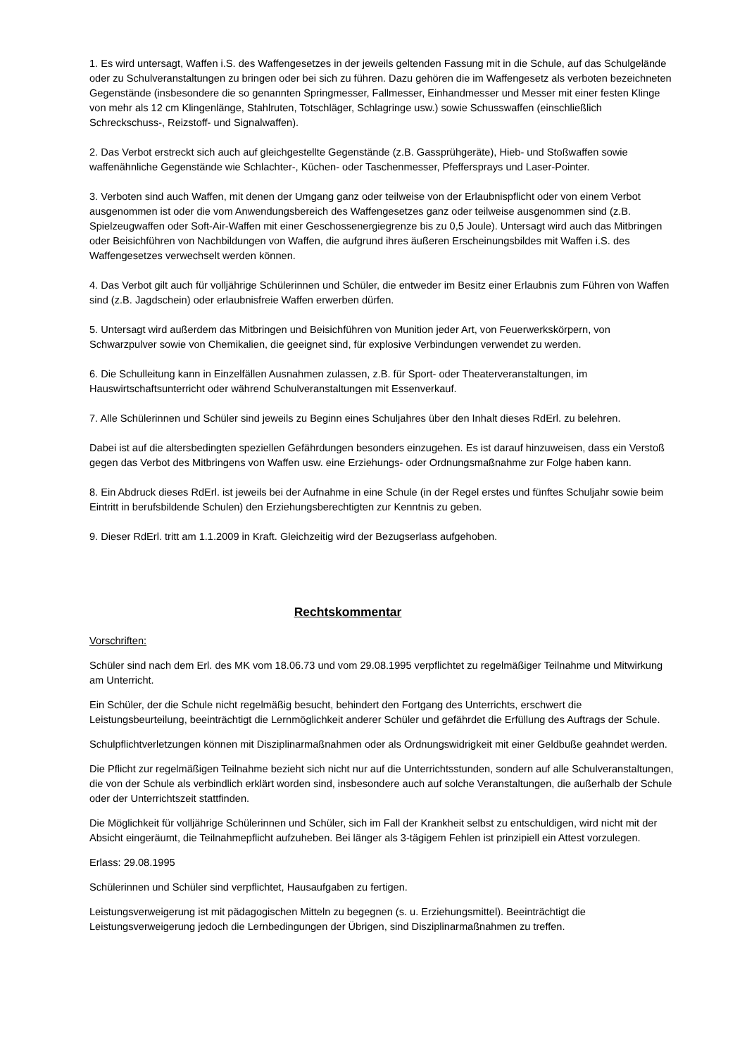1. Es wird untersagt, Waffen i.S. des Waffengesetzes in der jeweils geltenden Fassung mit in die Schule, auf das Schulgelände oder zu Schulveranstaltungen zu bringen oder bei sich zu führen. Dazu gehören die im Waffengesetz als verboten bezeichneten Gegenstände (insbesondere die so genannten Springmesser, Fallmesser, Einhandmesser und Messer mit einer festen Klinge von mehr als 12 cm Klingenlänge, Stahlruten, Totschläger, Schlagringe usw.) sowie Schusswaffen (einschließlich Schreckschuss-, Reizstoff- und Signalwaffen).
2. Das Verbot erstreckt sich auch auf gleichgestellte Gegenstände (z.B. Gassprühgeräte), Hieb- und Stoßwaffen sowie waffenähnliche Gegenstände wie Schlachter-, Küchen- oder Taschenmesser, Pfeffersprays und Laser-Pointer.
3. Verboten sind auch Waffen, mit denen der Umgang ganz oder teilweise von der Erlaubnispflicht oder von einem Verbot ausgenommen ist oder die vom Anwendungsbereich des Waffengesetzes ganz oder teilweise ausgenommen sind (z.B. Spielzeugwaffen oder Soft-Air-Waffen mit einer Geschossenergiegrenze bis zu 0,5 Joule). Untersagt wird auch das Mitbringen oder Beisichführen von Nachbildungen von Waffen, die aufgrund ihres äußeren Erscheinungsbildes mit Waffen i.S. des Waffengesetzes verwechselt werden können.
4. Das Verbot gilt auch für volljährige Schülerinnen und Schüler, die entweder im Besitz einer Erlaubnis zum Führen von Waffen sind (z.B. Jagdschein) oder erlaubnisfreie Waffen erwerben dürfen.
5. Untersagt wird außerdem das Mitbringen und Beisichführen von Munition jeder Art, von Feuerwerkskörpern, von Schwarzpulver sowie von Chemikalien, die geeignet sind, für explosive Verbindungen verwendet zu werden.
6. Die Schulleitung kann in Einzelfällen Ausnahmen zulassen, z.B. für Sport- oder Theaterveranstaltungen, im Hauswirtschaftsunterricht oder während Schulveranstaltungen mit Essenverkauf.
7. Alle Schülerinnen und Schüler sind jeweils zu Beginn eines Schuljahres über den Inhalt dieses RdErl. zu belehren.
Dabei ist auf die altersbedingten speziellen Gefährdungen besonders einzugehen. Es ist darauf hinzuweisen, dass ein Verstoß gegen das Verbot des Mitbringens von Waffen usw. eine Erziehungs- oder Ordnungsmaßnahme zur Folge haben kann.
8. Ein Abdruck dieses RdErl. ist jeweils bei der Aufnahme in eine Schule (in der Regel erstes und fünftes Schuljahr sowie beim Eintritt in berufsbildende Schulen) den Erziehungsberechtigten zur Kenntnis zu geben.
9. Dieser RdErl. tritt am 1.1.2009 in Kraft. Gleichzeitig wird der Bezugserlass aufgehoben.
Rechtskommentar
Vorschriften:
Schüler sind nach dem Erl. des MK vom 18.06.73 und vom 29.08.1995 verpflichtet zu regelmäßiger Teilnahme und Mitwirkung am Unterricht.
Ein Schüler, der die Schule nicht regelmäßig besucht, behindert den Fortgang des Unterrichts, erschwert die Leistungsbeurteilung, beeinträchtigt die Lernmöglichkeit anderer Schüler und gefährdet die Erfüllung des Auftrags der Schule.
Schulpflichtverletzungen können mit Disziplinarmaßnahmen oder als Ordnungswidrigkeit mit einer Geldbuße geahndet werden.
Die Pflicht zur regelmäßigen Teilnahme bezieht sich nicht nur auf die Unterrichtsstunden, sondern auf alle Schulveranstaltungen, die von der Schule als verbindlich erklärt worden sind, insbesondere auch auf solche Veranstaltungen, die außerhalb der Schule oder der Unterrichtszeit stattfinden.
Die Möglichkeit für volljährige Schülerinnen und Schüler, sich im Fall der Krankheit selbst zu entschuldigen, wird nicht mit der Absicht eingeräumt, die Teilnahmepflicht aufzuheben. Bei länger als 3-tägigem Fehlen ist prinzipiell ein Attest vorzulegen.
Erlass: 29.08.1995
Schülerinnen und Schüler sind verpflichtet, Hausaufgaben zu fertigen.
Leistungsverweigerung ist mit pädagogischen Mitteln zu begegnen (s. u. Erziehungsmittel). Beeinträchtigt die Leistungsverweigerung jedoch die Lernbedingungen der Übrigen, sind Disziplinarmaßnahmen zu treffen.